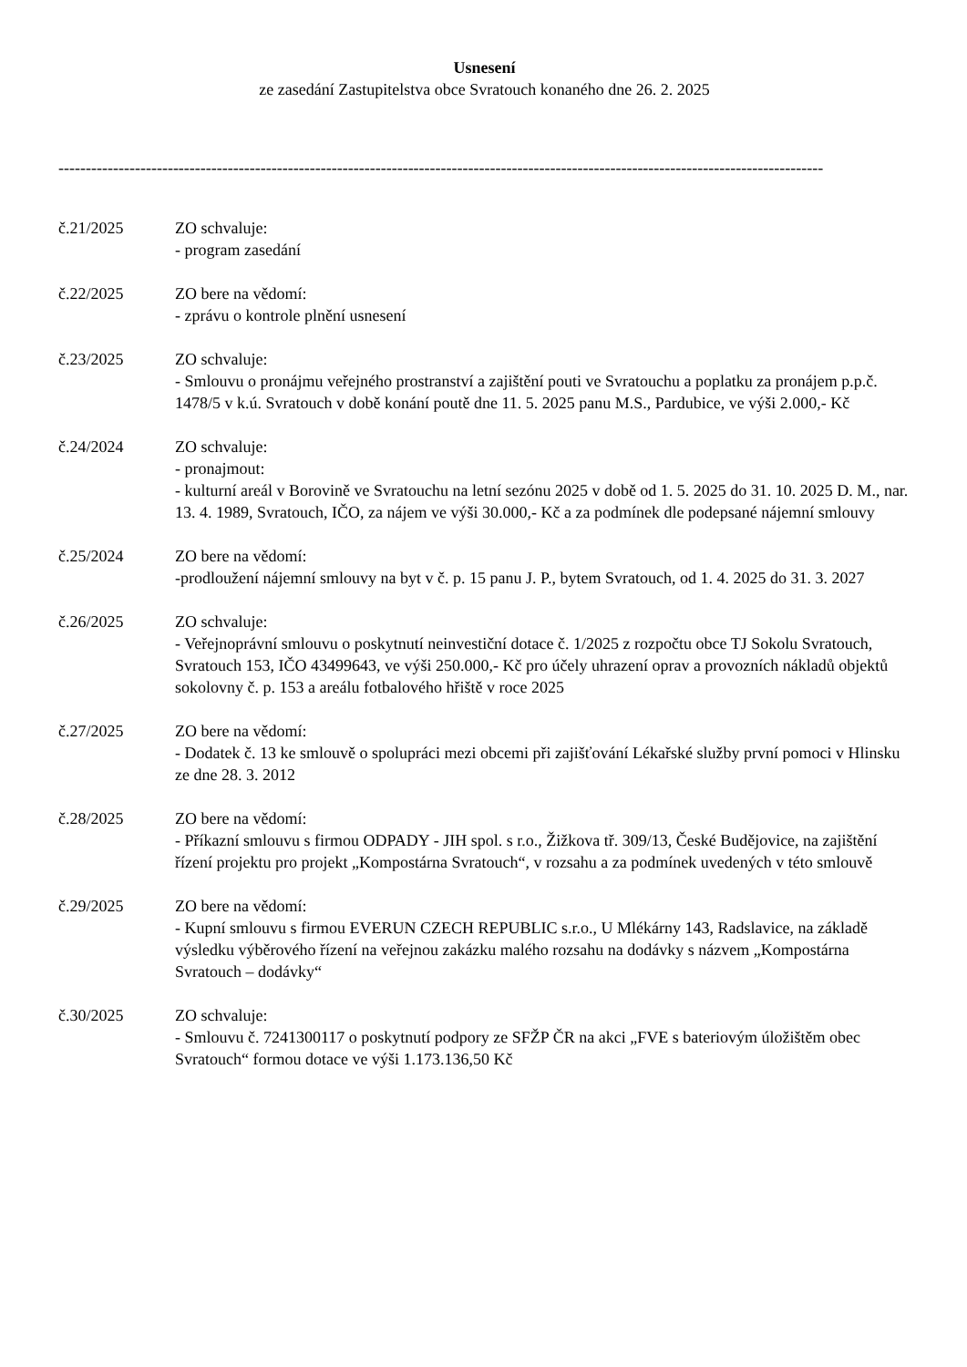Usnesení
ze zasedání Zastupitelstva obce Svratouch konaného dne 26. 2. 2025
--------------------------------------------------------------------------------------------------------------------------------------------
č.21/2025 ZO schvaluje:
- program zasedání
č.22/2025 ZO bere na vědomí:
- zprávu o kontrole plnění usnesení
č.23/2025 ZO schvaluje:
- Smlouvu o pronájmu veřejného prostranství a zajištění pouti ve Svratouchu a poplatku za pronájem p.p.č. 1478/5 v k.ú. Svratouch v době konání poutě dne 11. 5. 2025 panu M.S., Pardubice, ve výši 2.000,- Kč
č.24/2024 ZO schvaluje:
- pronajmout:
- kulturní areál v Borovině ve Svratouchu na letní sezónu 2025 v době od 1. 5. 2025 do 31. 10. 2025 D. M., nar. 13. 4. 1989, Svratouch, IČO, za nájem ve výši 30.000,- Kč a za podmínek dle podepsané nájemní smlouvy
č.25/2024 ZO bere na vědomí:
-prodloužení nájemní smlouvy na byt v č. p. 15 panu J. P., bytem Svratouch, od 1. 4. 2025 do 31. 3. 2027
č.26/2025 ZO schvaluje:
- Veřejnoprávní smlouvu o poskytnutí neinvestiční dotace č. 1/2025 z rozpočtu obce TJ Sokolu Svratouch, Svratouch 153, IČO 43499643, ve výši 250.000,- Kč pro účely uhrazení oprav a provozních nákladů objektů sokolovny č. p. 153 a areálu fotbalového hřiště v roce 2025
č.27/2025 ZO bere na vědomí:
- Dodatek č. 13 ke smlouvě o spolupráci mezi obcemi při zajišťování Lékařské služby první pomoci v Hlinsku ze dne 28. 3. 2012
č.28/2025 ZO bere na vědomí:
- Příkazní smlouvu s firmou ODPADY - JIH spol. s r.o., Žižkova tř. 309/13, České Budějovice, na zajištění řízení projektu pro projekt „Kompostárna Svratouch“, v rozsahu a za podmínek uvedených v této smlouvě
č.29/2025 ZO bere na vědomí:
- Kupní smlouvu s firmou EVERUN CZECH REPUBLIC s.r.o., U Mlékárny 143, Radslavice, na základě výsledku výběrového řízení na veřejnou zakázku malého rozsahu na dodávky s názvem „Kompostárna Svratouch – dodávky“
č.30/2025 ZO schvaluje:
- Smlouvu č. 7241300117 o poskytnutí podpory ze SFŽP ČR na akci „FVE s bateriovým úložištěm obec Svratouch“ formou dotace ve výši 1.173.136,50 Kč